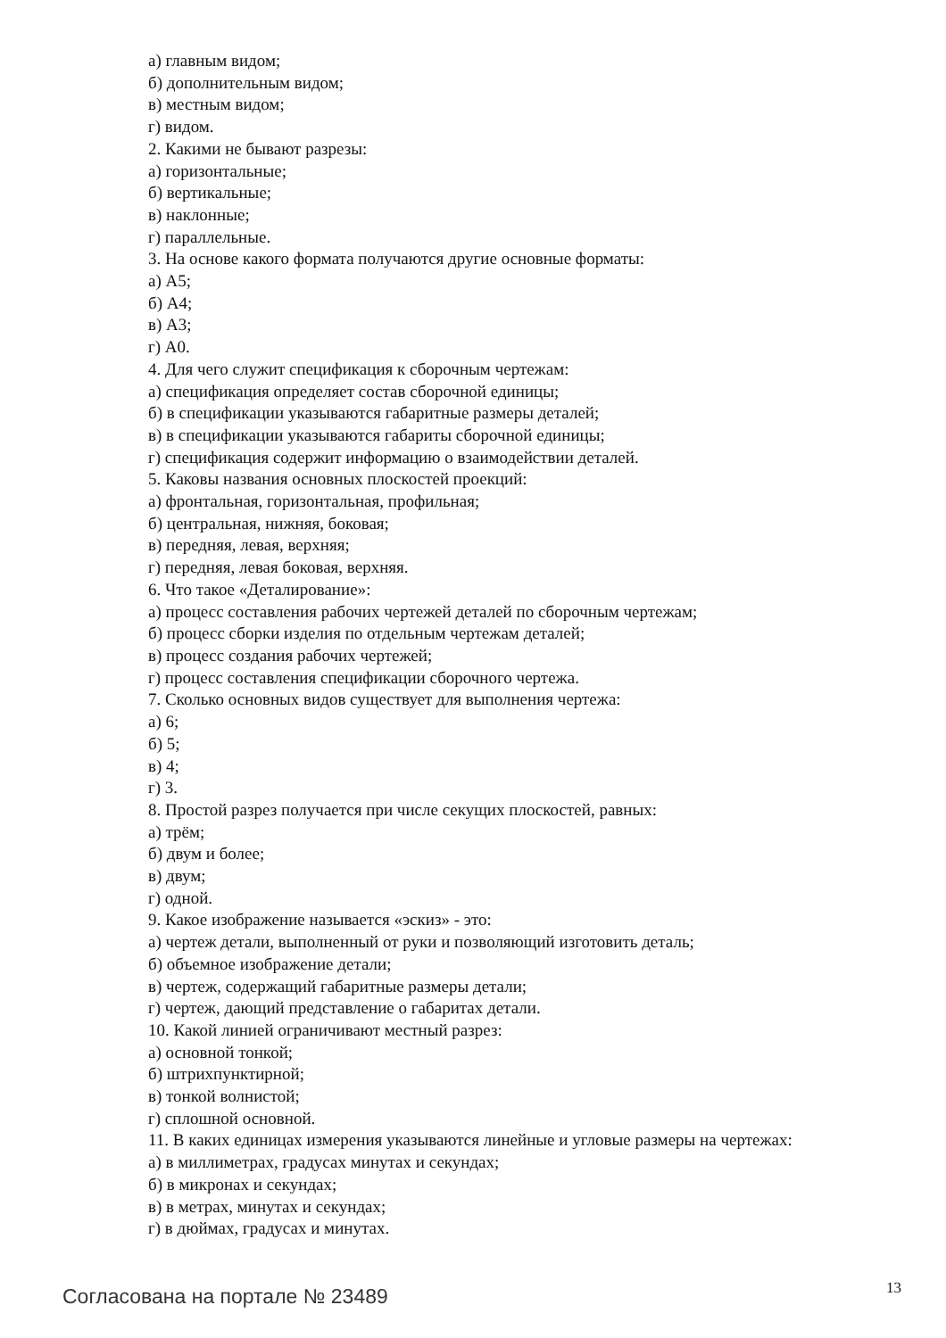а) главным видом;
б) дополнительным видом;
в) местным видом;
г) видом.
2. Какими не бывают разрезы:
а) горизонтальные;
б) вертикальные;
в) наклонные;
г) параллельные.
3. На основе какого формата получаются другие основные форматы:
а) А5;
б) А4;
в) А3;
г) А0.
4. Для чего служит спецификация к сборочным чертежам:
а) спецификация определяет состав сборочной единицы;
б) в спецификации указываются габаритные размеры деталей;
в) в спецификации указываются габариты сборочной единицы;
г) спецификация содержит информацию о взаимодействии деталей.
5. Каковы названия основных плоскостей проекций:
а) фронтальная, горизонтальная, профильная;
б) центральная, нижняя, боковая;
в) передняя, левая, верхняя;
г) передняя, левая боковая, верхняя.
6. Что такое «Деталирование»:
а) процесс составления рабочих чертежей деталей по сборочным чертежам;
б) процесс сборки изделия по отдельным чертежам деталей;
в) процесс создания рабочих чертежей;
г) процесс составления спецификации сборочного чертежа.
7. Сколько основных видов существует для выполнения чертежа:
а) 6;
б) 5;
в) 4;
г) 3.
8. Простой разрез получается при числе секущих плоскостей, равных:
а) трём;
б) двум и более;
в) двум;
г) одной.
9. Какое изображение называется «эскиз» - это:
а) чертеж детали, выполненный от руки и позволяющий изготовить деталь;
б) объемное изображение детали;
в) чертеж, содержащий габаритные размеры детали;
г) чертеж, дающий представление о габаритах детали.
10. Какой линией ограничивают местный разрез:
а) основной тонкой;
б) штрихпунктирной;
в) тонкой волнистой;
г) сплошной основной.
11. В каких единицах измерения указываются линейные и угловые размеры на чертежах:
а) в миллиметрах, градусах минутах и секундах;
б) в микронах и секундах;
в) в метрах, минутах и секундах;
г) в дюймах, градусах и минутах.
Согласована на портале № 23489 13